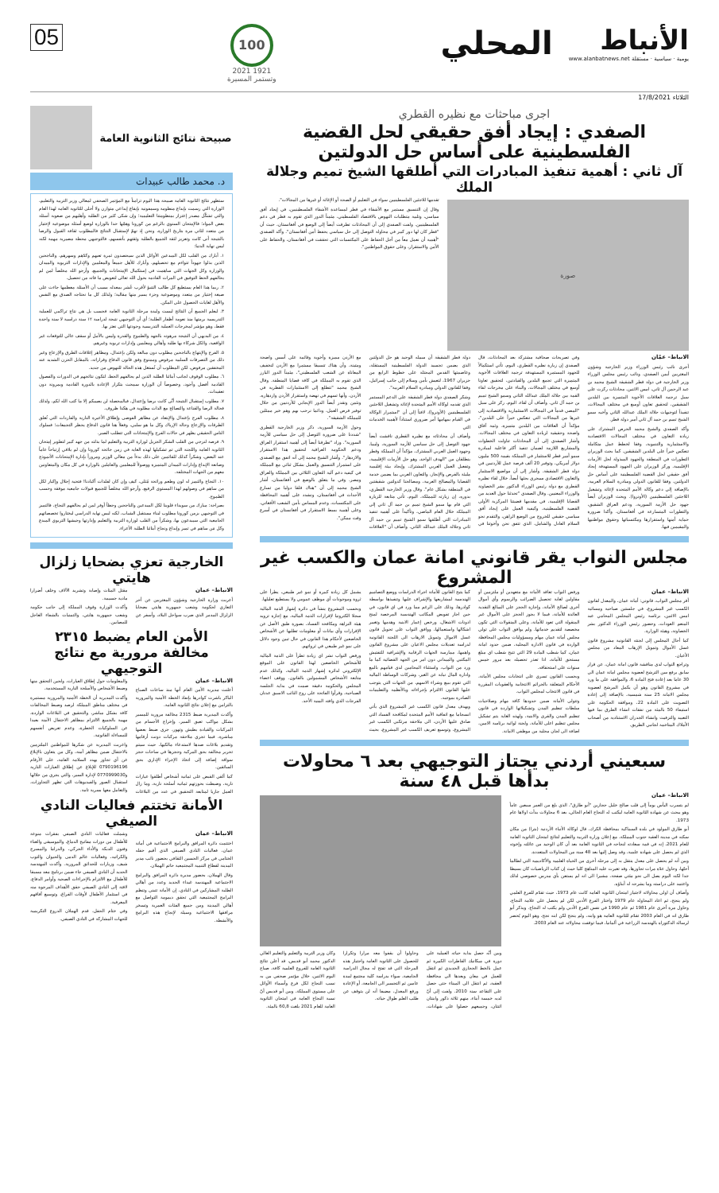الأنباط
يومية · سياسية · مستقلة www.alanbatnews.net
المحلي
100
1921 2021
وتستمر المسيرة
05
الثلاثاء 17/8/2021
اجرى مباحثات مع نظيره القطري
الصفدي : إيجاد أفق حقيقي لحل القضية الفلسطينية على أساس حل الدولتين
آل ثاني : أهمية تنفيذ المبادرات التي أطلقها الشيخ تميم وجلالة الملك
صورة
تقدمها للاجئين الفلسطينيين سواء في التعليم أو الصحة أو الإغاثة أو غيرها من المجالات".
وقال إن التنسيق مستمر مع الأشقاء في قطر لمساعدة الأشقاء الفلسطينيين، في إيجاد أفق سياسي، وتلبية متطلبات النهوض بالاقتصاد الفلسطيني، مثمناً الدور الذي تقوم به قطر في دعم الفلسطينيين. ولفت الصفدي إلى أن المحادثات تطرقت أيضاً إلى الوضع في أفغانستان، حيث أن "قطر كان لها دور كبير في محاولة التوصل إلى حل سياسي يحفظ أمن أفغانستان". وأكد الصفدي "أهمية أن نعمل معاً من أجل الحفاظ على المكتسبات التي تحققت في أفغانستان، والحفاظ على الأمن والاستقرار، وعلى حقوق المواطنين".
الانباط– عمّان
أجرى نائب رئيس الوزراء وزير الخارجية وشؤون المغتربين أيمن الصفدي، ونائب رئيس مجلس الوزراء وزير الخارجية في دولة قطر الشقيقة الشيخ محمد بن عبد الرحمن آل ثاني، امس الاثنين، محادثات ركزت على سبل ترجمة العلاقات الأخوية المتميزة بين البلدين الشقيقين، لتحقيق تعاون أوسع في مختلف المجالات، تنفيذاً لتوجيهات جلالة الملك عبدالله الثاني وأخيه سمو الشيخ تميم بن حمد آل ثاني أمير دولة قطر.
وأكد الصفدي والشيخ محمد الحرص المشترك على زيادة التعاون في مختلف المجالات الاقتصادية والاستثمارية والتنموية، وفقا لخطط عمل متكاملة تنعكس خيراً على البلدين الشقيقين. كما بحث الوزيران التطورات في المنطقة والجهود المبذولة لحل الأزمات الإقليمية. وركز الوزيران على الجهود المستهدفة إيجاد أفق حقيقي لحل القضية الفلسطينية على أساس حل الدولتين، وفقا للقانون الدولي ومبادرة السلام العربية، بالإضافة إلى دعم وكالة الأمم المتحدة لإغاثة وتشغيل اللاجئين الفلسطينيين (الأونروا). وبحث الوزيران أيضاً جهود حل الأزمة السورية، ودعم العراق الشقيق، والتطورات المتسارعة في أفغانستان، وأكدا ضرورة حماية أمنها واستقرارها ومكتسباتها وحقوق مواطنيها والمقيمين فيها.
وفي تصريحات صحافية مشتركة بعد المحادثات، قال الصفدي إن زيارة نظيره القطري، اليوم، تأتي استكمالاً للجهود المستمرة المستهدفة ترجمة العلاقات الأخوية المتميزة التي تجمع البلدين والقيادتين، لتحقيق تعاونا أوسع في مختلف المجالات، والبناء على مخرجات لقاء القمة بين جلالة الملك عبدالله الثاني وسمو الشيخ تميم بن حمد آل ثاني. وأضاف أن لقاء، اليوم، ركز على سبل "المضي قدماً في المجالات الاستثمارية والاقتصادية إلى غيرها من المجالات التي تنعكس خيراً على البلدين"، مؤكداً أن العلاقات بين البلدين متميزة، وثمة آفاق واضحة وحقيقية لزيادة التعاون في مختلف المجالات. وأشار الصفدي إلى أن المحادثات تناولت الخطوات والمشاريع اللازمة لضمان تنفيذ أكثر فاعلية لمبادرة سمو أمير قطر للاستثمار في المملكة بقيمة 500 مليون دولار أمريكي، وتوفير 20 ألف فرصة عمل للأردنيين في دولة قطر الشقيقة. وأشار إلى أن مواضيع الاستثمار والتعاون الاقتصادي سيجري بحثها أيضاً، خلال لقاء نظيره القطري مع دولة رئيس الوزراء الدكتور بشر الخصاونة والوزراء المعنيين. وقال الصفدي "تحدثنا حول العديد من القضايا الإقليمية، في مقدمها قضيتنا المركزية الأولى القضية الفلسطينية، وكيفية العمل على إيجاد أفق سياسي حقيقي للخروج من الوضع الراهن، والتقدم نحو السلام العادل والشامل، الذي تتفق نحن وأخوتنا في دولة قطر الشقيقة أن سبيله الوحيد هو حل الدولتين الذي يضمن تجسيد الدولة الفلسطينية المستقلة، وعاصمتها القدس المحتلة على خطوط الرابع من حزيران 1967، لتعيش بأمن وسلام إلى جانب إسرائيل، وفقا للقانون الدولي ومبادرة السلام العربية".
وشكر الصفدي دولة قطر الشقيقة على الدعم المستمر الذي تقدمه لوكالة الأمم المتحدة لإغاثة وتشغيل اللاجئين الفلسطينيين (الأونروا)، لافتاً إلى أن "استمرار الوكالة في القيام بمهامها أمر ضروري استناداً لأهمية الخدمات التي
وأضاف أن محادثاته مع نظيره القطري ناقشت أيضاً جهود التوصل إلى حل سياسي للأزمة السورية، وليبيا، وجهود العمل العربي المشترك، مؤكداً أن المملكة وقطر ينطلقان من "الهدف الواحد، وهو حل الأزمات الإقليمية، وتفعيل العمل العربي المشترك، وإيجاد بيئة إقليمية مليئة بالفرص والإنجاز، والتعاون العربي بما يضمن خدمة القضايا والمصالح العربية، ومصالحنا كدولتين شقيقتين في المنطقة بشكل عام". وقال وزير الخارجية القطري، بدوره، إن زيارته للمملكة، اليوم، تأتي متابعة للزيارة التي قام بها سمو الشيخ تميم بن حمد آل ثاني إلى المملكة خلال العام الماضي، وتأكيداً على أهمية تنفيذ المبادرات التي أطلقها سمو الشيخ تميم بن حمد آل ثاني وجلالة الملك عبدالله الثاني. وأضاف أن "العلاقات مع الأردن مميزة وأخوية وقائمة على أسس واضحة ومتينة، وأن هناك تنسيقا مستمرا مع الأردن لتخفيف المعاناة عن الشعب الفلسطيني"، مثمناً الدور البارز الذي تقوم به المملكة في كافة قضايا المنطقة. وقال الشيخ محمد "نتطلع إلى الاستثمارات القطرية في الأردن، وأنها تسهم في نهضة واستقرار الأردن وازدهاره، ونثمن ونقدر أيضاً الدور الإيجابي للأردنيين من خلال توفير فرص العمل، ودائما نرحب بهم وهم خير ممثلين للمملكة الشقيقة".
وحول الأزمة السورية، ذكر وزير الخارجية القطري "شددنا على ضرورة التوصل إلى حل سياسي للأزمة السورية". وزاد "تطرقنا أيضاً إلى أهمية استقرار العراق ودعم الحكومة العراقية لتحقيق هذا الاستقرار والازدهار". وأشار الشيخ محمد إلى أنه اتفق مع الصفدي على استمرار التنسيق والعمل بشكل ثنائي مع المملكة في كيفية دعم آلية التعاون الثلاثي بين المملكة والعراق ومصر. وفي ما يتعلق بالوضع في أفغانستان، أشار الشيخ محمد إلى أن "هناك قلقا دوليا من تسارع الأحداث في أفغانستان، ونشدد على أهمية المحافظة على المكتسبات، وعدم المساس بأمن الشعب الأفغاني، وعلى أهمية بسط الاستقرار في أفغانستان في أسرع وقت ممكن".
مجلس النواب يقر قانوني امانة عمان والكسب غير المشروع
الانباط– عمان
أقر مجلس النواب، قانوني: أمانة عمان، والمعدل لقانون الكسب غير المشروع، في جلستين صباحية ومسائية امس الاثنين، برئاسة رئيس المجلس المحامي عبد المنعم العودات، وحضور رئيس الوزراء الدكتور بشر الخصاونة، وهيئة الوزارة.
كما أحال المجلس إلى لجنته القانونية مشروع قانون غسل الأموال وتمويل الإرهاب المعاد من مجلس الأعيان.
وتراجع النواب لدى مناقشة قانون امانة عمان، عن قرار سابق يرفع سن الترشح لعضوية مجلس امانة عمان الى 30 عاما بعد إعادة فتح المادة 6، والموافقة على ما ورد في مشروع القانون وهو أن يكمل المرشح لعضوية مجلس الامانة 25 سنة شمسية، بالإضافة إلى إعادة التصويت على المادة 22، وموافقة الحكومة على استيفاء 50 بالمئة من نفقات انشاء الطرق بما فيها التعبيد والتزفيت وانشاء الجدران الاستنادية من أصحاب الأملاك المتاخمة لجانبي الطريق.
ورفض النواب تعاقد الأمانة مع متعهدين أو ملتزمين أو مقاولين لغاية تحصيل الضرائب والرسوم وأي أموال أخرى لصالح الأمانة، وإجازة الحجز على المبالغ النقدية العائدة للأمانة، فيما لا يجوز الحجز على الأموال غير المنقولة التي تعود للأمانة، وعلى المنقولات التي تكون مخصصة لتقديم خدماتها. ولم يوافق النواب على تولي مجلس أمانة عمان مهام ومسؤوليات مجلس المحافظة الواردة في قانون الادارة المحلية، ضمن حدود امانة عمان، كما شطب المادة 29 التي تتيح شطب اي مبلغ مستحق للأمانة، اذا تعذر تحصيله بعد مرور خمس سنوات على استحقاقه.
وبحسب القانون تسري على انتخابات مجلس الأمانة، الأحكام المتعلقة بالجرائم الانتخابية والعقوبات المقررة في قانون الانتخاب لمجلس النواب.
وتتولى الأمانة ضمن حدودها كافة مهام وصلاحيات سلطات تنظيم المدن وتشكيلاتها الواردة في قانون تنظيم المدن والقرى والابنية، ولهذه الغاية يتم تشكيل مجلس تنظيم اعلى للأمانة، ولجنة لوائية برئاسة الامين، اضافة الى لجان محلية من موظفي الامانة.
كما يتيح القانون للأمانة اجراء الدراسات ووضع التصاميم الهندسية لمشاريعها والإشراف عليها وتنفيذها بواسطة كوادرها، وذلك على الرغم مما ورد في اي قانون، في حين اجاز تفويض المكاتب الهندسية المرخصة لمنح اذونات الاشغال، ورخص إعمار الابنية وهدمها وتغيير اشكالها واستعمالها، ووافق النواب على تحويل قانون غسل الاموال وتمويل الارهاب الى اللجنة القانونية لدراسة تعديلات مجلس الاعيان على مشروع القانون واهمها، ممارسة الجهات الرقابية والإشرافية للتفتيش المكتبي والميداني دون امر من الجهة القضائية كما ما ورد من النواب، واستثناء المحامين لدى قيامهم بالبيع وادارة المال نيابة عن الغير، وشركات الوساطة المالية التي تقوم ببيع وشراء الاسهم، من الجهات التي يتوجب عليها القانون الالتزام بإجراءاته وبالأنظمة والتعليمات الصادرة بموجبه.
ويهدف معدل قانون الكسب غير المشروع الذي يأتي انسجاما مع اتفاقية الأمم المتحدة لمكافحة الفساد التي صادق عليها الأردن، الى ملاحقة مرتكبي الكسب غير المشروع، وتوسيع تعريف الكسب غير المشروع، بحيث يشمل كل زيادة كبيرة أو نمو غير طبيعي، يطرأ على ثروة وموجودات أي موظف عمومي ولا يستطيع تعليلها.
وبحسب المشروع ينشأ في دائرة إشهار الذمة المالية سجلا الكترونيا لإقرارات الذمة المالية، مع إجازة تزويد هيئة النزاهة ومكافحة الفساد، بصورة طبق الأصل عن الإقرارات وأي بيانات أو معلومات تطلبها عن الأشخاص الخاضعين لأحكام هذا القانون في حال تبين وجود دلائل على نمو غير طبيعي في ثرواتهم.
ورفض النواب نشر اي زيادة تطرأ على الذمة المالية للأشخاص الخاضعين لهذا القانون على الموقع الإلكتروني لدائرة إشهار الذمة المالية، وكذلك عدم متابعة الأشخاص المشمولين بالقانون. ووقف اعضاء المجلس والحكومة دقيقة صمت في بداية الجلسة الصباحية، وقرأوا الفاتحة على روح النائب الاسبق عدنان الفرجات الذي وافته المنية الأحد.
سبعيني أردني يجتاز التوجيهي بعد ٦ محاولات بدأها قبل ٤٨ سنة
الانباط– عمان
لم يتسرب اليأس يوماً إلى قلب صالح خليل حجازين "أبو طارق"، الذي بلغ من العمر سبعين عاماً وهو يبحث عن شهادة الثانوية العامة ليكتب له النجاح العام الحالي، بعد 6 محاولات بدأت اولاها عام 1973.
أبو طارق المولود في بلدة السماكية بمحافظة الكرك، قال لوكالة الأنباء الأردنية (بترا) من مكان سكنه في مدينة العقبة جنوب المملكة، مع إعلان وزارة التربية والتعليم لنتائج امتحان الثانوية العامة للعام 2021، إنه في قمة سعادته لنجاحه في الثانوية العامة بعد أن كان الوحيد من عائلته وإخوته الذي لم يحصل على شهادة علمية، وقد وصل إليها بعد 48 سنة من المحاولات المتعددة.
وبين أنه لم يحصل على معدل ينتقل به إلى مرحلة أخرى من الحياة العلمية والأكاديمية التي لطالما أحبّها، وحاول عدّة مرات تجاوزها، وقد تغيرت عليه المناهج كليا حيث إن كتاب الرياضيات كان بسيطا جدا لكنه اليوم يصل الى نحو مئتي صفحة، مشيرا الى انه لم يستعن بأي مدرس خصوصي لذلك واعتمد على دراسته وما يشرحه له أبناؤه.
وأضاف أن اولى محاولاته لاجتياز امتحان الثانوية العامة كانت عام 1973، حيث تقدّم للفرع العلمي ولم ينجح، ثم اعاد المحاولة عام 1979 واختار الفرع الأدبي لكن لم يحصل على علامة النجاح، وحاول مرة أخرى عام 1981 ثم عام 1990 في نفس الفرع الأدبي ولم يكتب له النجاح. ويذكر أبو طارق انه في العام 2003 تقدّم للثانوية العامة هو وابنه، ولم ينجح لكن ابنه نجح، وهو اليوم يُحضر لرسالة الدكتوراه بالهندسة الزراعية في ألمانيا، فيما توقفت محاولاته عند العام 2003.
وبين أنّه حصل بداية حياته العملية على دورة في ميكانيك القاطرات الكبيرة ثم عمل بالخط الحجازي الحديدي ثم انتقل للعمل في معان وبعدها الى محافظة العقبة، ثم انتقل الى الميناء حتى حصل على التقاعد سنة 2010. ولفت إلى أنّ لديه خمسة أبناء، منهم ثلاثة ذكور وابنتان اثنتان، وجميعهم حصلوا على شهادات، وحاولوا أن يقفوا معه مرارا وتكرارا للحصول على الثانوية العامة واجتياز هذه المرحلة التي قد تفتح له مجال الدراسة الجامعية، سواء بدراسة كلية مجتمع لمدة عامين ثم التجسير الى الجامعة، أو الإعادة ورفع المعدل، مضيفا أنه لن يتوقف عن طلب العلم طوال حياته.
وكان وزير التربية والتعليم والتعليم العالي الدكتور محمد أبو قديس، قد أعلن نتائج الثانوية العامة للفروع العلمية كافة، صباح اليوم الاثنين، خلال مؤتمر صحفي بين به نسب النجاح لكل فرع وأسماء الأوائل على مستوى المملكة. وبين أبو قديس أنّ نسبة النجاح العامة في امتحان الثانوية العامة للعام 2021 بلغت 60,8 بالمئة.
صبيحة نتائج الثانوية العامة
د. محمد طالب عبيدات
ستظهر نتائج الثانوية العامة صبيحة هذا اليوم تزامناً مع المؤتمر الصحفي لمعالي وزير التربية والتعليم، الوزارة التي رسمت بإبداع منظومة وسمفونية بإيقاع إبداعي متوازن ولا أحلى للثانوية العامة لهذا العام والتي تشكّل مصدر إعتزاز بمنظومتنا التعليمية؛ وإن شكى كثير من الطلبة وأهليهم من صعوبة أسئلة بعض المواد؛ فالإمتحان السنوي بالرغم من كورونا وهمّها حدا بالوزارة لوضع أسئلة موضوعية لإختيار من متعدد لثاني مرة بتاريخ الوزارة، ونحن إذ نهمّ لإستقبال النتائج فالمطلوب ثقافة القبول والرضا بالنتيجة أنى كانت وتعزيز لثقة الجميع بالطلبة وثقتهم بأنفسهم، فالتوجيهي محطة مصيرية مهمة لكنه ليس نهاية الدنيا:
١. أبارك من القلب لكل المبدعين الأوائل الذين سيحصدون ثمرة تعبهم وكدّهم وسهرهم، والناجحين الذين بذلوا جهوداً تتواءم مع تحصيلهم، وأبارك للأهل جميعاً والمعلمين والإدارات التربوية والميدان والوزارة وكل الجهات التي ساهمت في إستكمال الإمتحانات والجميع، وأرجو الله مخلصاً لمن لم يحالفهم الحظ التوفيق في المرات القادمة بحول الله تعالى لتعويض ما فاته من تحصيل.
٢. ربما هذا العام يستطيع كل طالب التنبؤ لأقرب عُشر بمعدله بسبب أن الأسئلة معظمها جاءت على صيغة إختيار من متعدد وموضوعية وجزء يسير منها مقالية؛ ولذلك كل ما نحتاجه الصدق مع النفس والأهل لغايات الحصول على المكن.
٣. ليعلم الجميع أن النتائج ليست وليدة مرحلة الثانوية العامة فحسب بل هي نتاج تراكمي للعملية التدريسية برمتها منذ نعومة أظفار الطلبة؛ أي أن التوجيهي نتيجة لدراسة ١٢ سنة دراسية لا سنة واحدة فقط، وهو مؤشر لمخرجات العملية التدريسية وجودتها التي نعتز بها.
٤. من البديهي أن النتيجة مرهونه بالجهد والطموح والقدرة وليس بالأمل أو سقف عالي للتوقعات غير الواقعية، والكل شركاء بها طلبة وأهالي ومعلمين وإدارات تربوية وغيرهم.
٥. الفرح والإبتهاج بالناجحين مطلوب دون مبالغة ولكن بإعتدال، ومظاهر إغلاقات الطرق والإزعاج وغير ذلك من التصرفات السلبية مرفوض وممنوع وفق قانون الدفاع وقراراته، بالمقابل الحزن الشديد عند المخفقين مرفوض، لكن المطلوب أن تُستغل هذه الحالة للنهوض من جديد.
٦. مطلوب الوقوف لجانب أبنائنا الطلبة الذين لم يحالفهم الحظ، لتكون نتائجهم في الدورات والفصول القادمة أفضل وأجود، وخصوصاً أن الوزارة سمحت بتكرار الإعادة بالدورة القادمة وبمرونة دون تعقيدات.
٧. مطلوب إستقبال النتيجة أنّى كانت برضا وإعتدال، فبالمحصلة لن يصيبكم إلا ما كتب الله لكم، ولذلك فحالة الرضا والقناعة والتصالح مع الذات مطلوبة في هكذا ظروف.
٨. مطلوب الفرح بإعتدال والإبتعاد عن مظاهر الفوضى وإطلاق الأعيرة النارية والفاردات التي تُغلق الطرقات والإزعاج وحالة الإرباك وكل ما هو سلبي، وفعلاً هنا قانون الدفاع يحظر التجمعات؛ فسلوك الناس الحقيقي يظهر في حالات الفرح والإمتحانات التي تتطلب الصبر.
٩. فرصة لنزجي من القلب الشكر الجزيل لوزارة التربية والتعليم لما بذلته من جهد كبير لتطوير إمتحان الثانوية العامة واللجنة التي تم تشكيلها لهذه الغاية في زمن جائحة كورونا وإن لم يلاقي إرتياحاً عاماً عند البعض، وشكراً كذلك للقائمين على ذلك بدءاً من معالي الوزير ومروراً بإدارة الإمتحانات الأنموذج وصانعة الإبداع وإدارات الميدان المتميزة ووصولاً للمعلمين والعاملين بالوزارة في كل مكان والمتعاونين معهم من الجهات المختلفة.
١٠. النجاح والتميز له لون وطعم ورائحة مُثلى، كيف وإن كان لفلذات أكبادنا! فتحية إجلال وإكبار لكل من ساهم في وصولهم لهذا المستوى الرفيع، وأرجو الله مخلصاً للجميع قبولات جامعية موفقة وحسب الطموح.
بصراحة: مبارك من سويداء قلوبنا لكل المبدعين والناجحين وحظاً أوفر لمن لم يحالفهم النجاح، فالتميز في التوجيهي بزمن كورونا مطلوب لبناء مستقبل الشباب، لكنه ليس نهاية الدراسي ليختاروا تخصصاتهم الجامعية التي سيبدعون بها، وشكراً من القلب لوزارة التربية والتعليم وإدارتها وجيشها التربوي المبدع وكل مَن ساهم في تميز وإبداع ونجاح أبنائنا الطلبة الأعزاء.
الخارجية تعزي بضحايا زلزال هايتي
الانباط– عمان
أعربت وزارة الخارجية وشؤون المغتربين عن أحر التعازي لحكومة وشعب جمهورية هايتي بضحايا الزلزال المدمر الذي ضرب سواحل البلاد، وأسفر عن مقتل المئات وإصابة وتشريد الآلاف وخلف أضرارا مادية جسيمة.
وأكدت الوزارة وقوف المملكة إلى جانب حكومة وشعب جمهورية هايتي، والتمنيات بالشفاء العاجل للمصابين.
الأمن العام يضبط ٢٣١٥ مخالفة مرورية مع نتائج التوجيهي
الانباط– عمان
أعلنت مديرية الأمن العام أنها منذ ساعات الصباح الباكر باشرت كوادرها بإنفاذ الخطة الأمنية والمرورية بالتزامن مع إعلان نتائج الثانوية العامة.
وأكدت المديرية ضبط 2315 مخالفة مرورية للمسير بشكل مواكب تعيق السير، وإخراج الأجسام من المركبات والقيادة بطيش وتهور، جرى ضبط بعضها مباشرة، فيما تجري ملاحقة مركبات دونت أرقامها وتقديم بلاغات ضدها لاستدعاء مالكيها، حيث سيتم تحرير مخالفة بحق المركبة وحجزها في ساحات حجز سواقة إضافة إلى اتخاذ الإجراء الإداري بحق السائقين.
كما ألقي القبض على ثمانية أشخاص أطلقوا عيارات نارية، وضبطت بحوزتهم ثمانية أسلحة نارية، وما زال العمل جاريا لمتابعة التحقيق في عدد من البلاغات والمعلومات حول إطلاق العيارات، ولحين التحقق منها وضبط الأشخاص والأسلحة النارية المستخدمة.
وأكدت المديرية أن الخطة الأمنية والمرورية مستمرة في مختلف مناطق المملكة لرصد وضبط المخالفات كافة بشكل مباشر، والتحقيق في البلاغات الواردة، مهيبة بالجميع الالتزام بمظاهر الاحتفال الآمنة بعيدا عن السلوكيات الخطرة، وعدم تعريض أنفسهم للمساءلة القانونية.
واعربت المديرية عن شكرها للمواطنين الملتزمين بالاحتفال ضمن مظاهر آمنة، وكل من يتعاون بالإبلاغ عن أي تجاوز يهدد السلامة العامة، على الأرقام 0790196196 للإبلاغ عن إطلاق العيارات النارية و0770999030 لإدارة السير، والتي يجري من خلالها استقبال الصور والفيديوهات التي تظهر التجاوزات، والتعامل معها بسرية تامة.
الأمانة تختتم فعاليات النادي الصيفي
الانباط– عمان
اختتمت دائرة المرافق والبرامج الاجتماعية في أمانة عمان، فعاليات النادي الصيفي الذي أقيم حفله الختامي في مركز الحسين الثقافي بحضور نائب مدير المدينة لقطاع التنمية المجتمعية حاتم الهملان.
وقال الهملان، بحضور مديرة دائرة المرافق والبرامج الاجتماعية المهندسة غيداء الحديد وعدد من أهالي الطلبة المشاركين في النادي، إن الأمانة تتبنى وتنظم البرامج المجتمعية التي تحقق ديمومة التواصل مع أهالي المدينة ومن جميع الفئات العمرية وتسخر مرافقها الاجتماعية وسيلة لإنجاح هذه البرامج والأنشطة.
وشملت فعاليات النادي الصيفي بفقرات منوعة للأطفال من دورات مفاتيح الدماغ، والموسيقى والغناء وفنون الدبكة والأداء الحركي، والدراما والمسرح والكراتيه، وفعاليات عالم الدمى والحيوان والتوب شيف، وزيارات للحدائق المرورية. وأكدت المهندسة الحديد أن النادي الصيفي جاء ضمن برنامج معد مسبقا للأطفال مع الالتزام بالإجراءات الصحية وأوامر الدفاع، لافتة إلى النادي الصيفي حقق الأهداف المرجوة منه في استثمار الأطفال لأوقات الفراغ، وتوسيع آفاقهم المعرفية.
وفي ختام الحفل، قدم الهملان الدروع التكريمية للجهات المشاركة في النادي الصيفي.